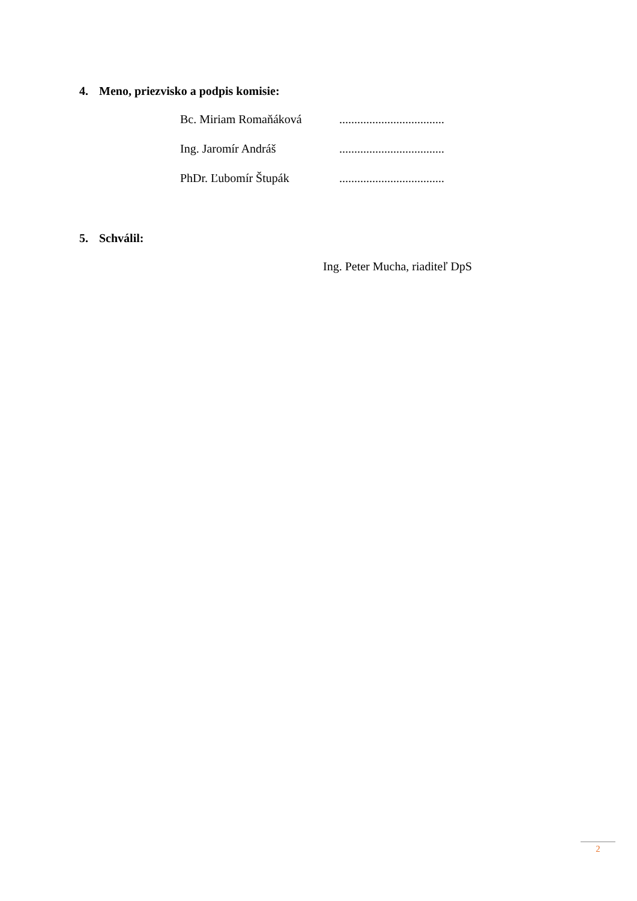4. Meno, priezvisko a podpis komisie:
| Bc. Miriam Romaňáková | ................................... |
| Ing. Jaromír Andráš | ................................... |
| PhDr. Ľubomír Štupák | ................................... |
5. Schválil:
Ing. Peter Mucha, riaditeľ DpS
2